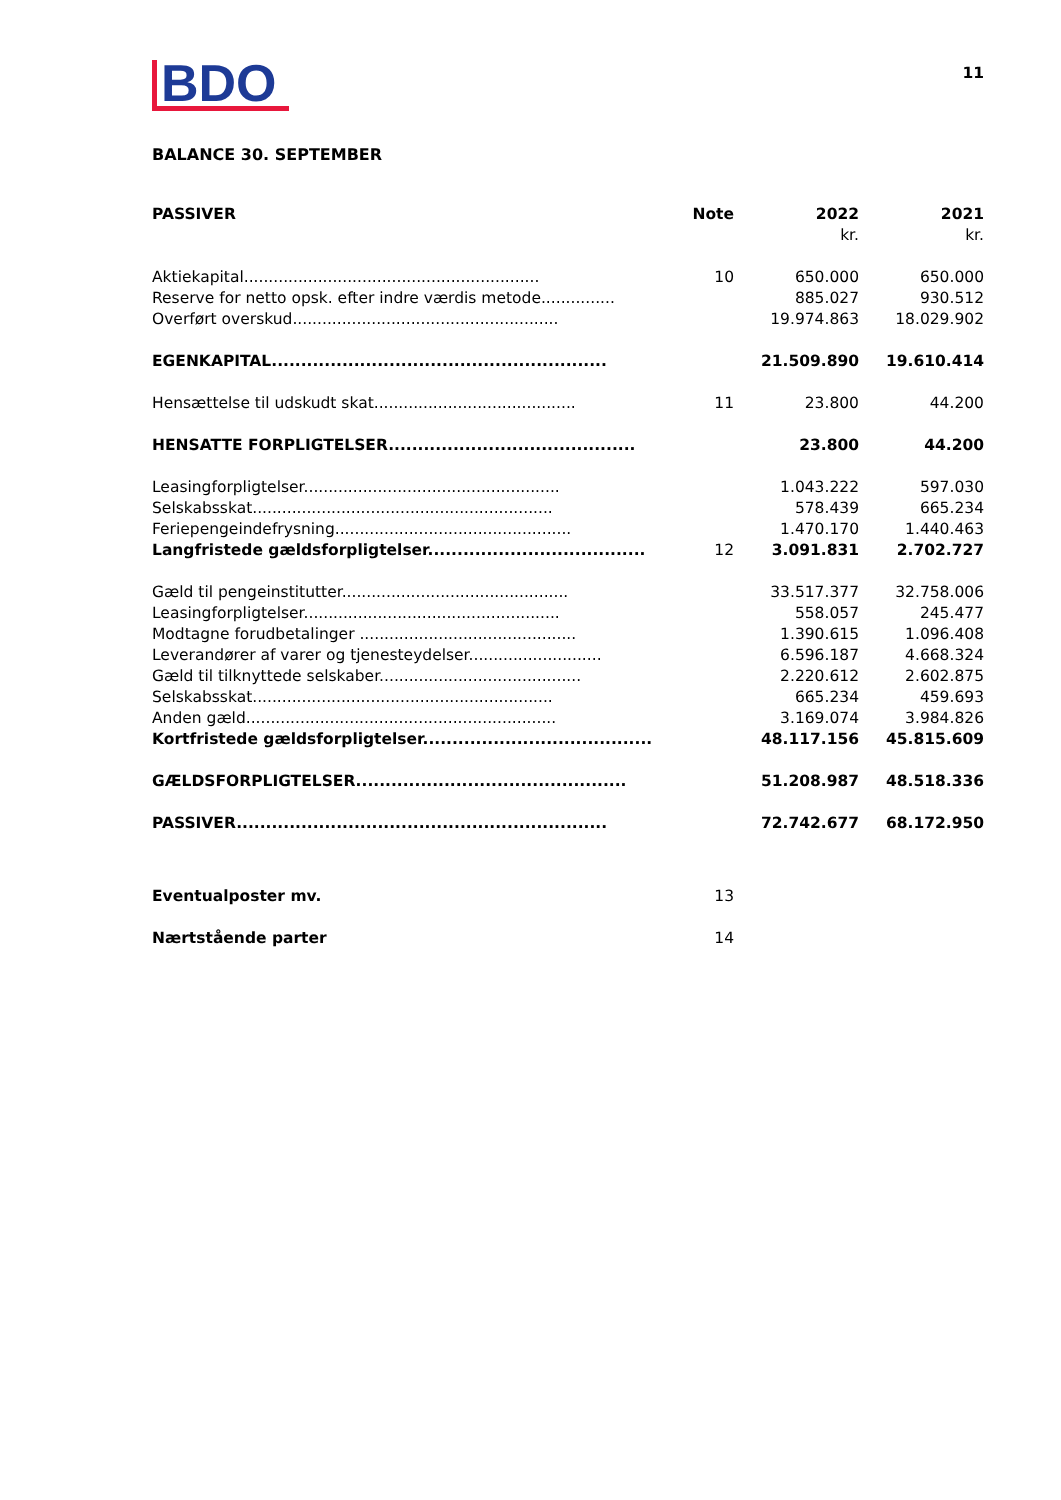BDO
11
BALANCE 30. SEPTEMBER
| PASSIVER | Note | 2022 | 2021 |
| --- | --- | --- | --- |
| | | kr. | kr. |
| Aktiekapital............................................................ | 10 | 650.000 | 650.000 |
| Reserve for netto opsk. efter indre værdis metode............... | | 885.027 | 930.512 |
| Overført overskud...................................................... | | 19.974.863 | 18.029.902 |
| EGENKAPITAL......................................................... | | 21.509.890 | 19.610.414 |
| Hensættelse til udskudt skat......................................... | 11 | 23.800 | 44.200 |
| HENSATTE FORPLIGTELSER.......................................... | | 23.800 | 44.200 |
| Leasingforpligtelser.................................................... | | 1.043.222 | 597.030 |
| Selskabsskat............................................................. | | 578.439 | 665.234 |
| Feriepengeindefrysning................................................ | | 1.470.170 | 1.440.463 |
| Langfristede gældsforpligtelser..................................... | 12 | 3.091.831 | 2.702.727 |
| Gæld til pengeinstitutter.............................................. | | 33.517.377 | 32.758.006 |
| Leasingforpligtelser.................................................... | | 558.057 | 245.477 |
| Modtagne forudbetalinger ............................................ | | 1.390.615 | 1.096.408 |
| Leverandører af varer og tjenesteydelser........................... | | 6.596.187 | 4.668.324 |
| Gæld til tilknyttede selskaber......................................... | | 2.220.612 | 2.602.875 |
| Selskabsskat............................................................. | | 665.234 | 459.693 |
| Anden gæld............................................................... | | 3.169.074 | 3.984.826 |
| Kortfristede gældsforpligtelser....................................... | | 48.117.156 | 45.815.609 |
| GÆLDSFORPLIGTELSER.............................................. | | 51.208.987 | 48.518.336 |
| PASSIVER............................................................... | | 72.742.677 | 68.172.950 |
| Eventualposter mv. | 13 | | |
| Nærtstående parter | 14 | | |